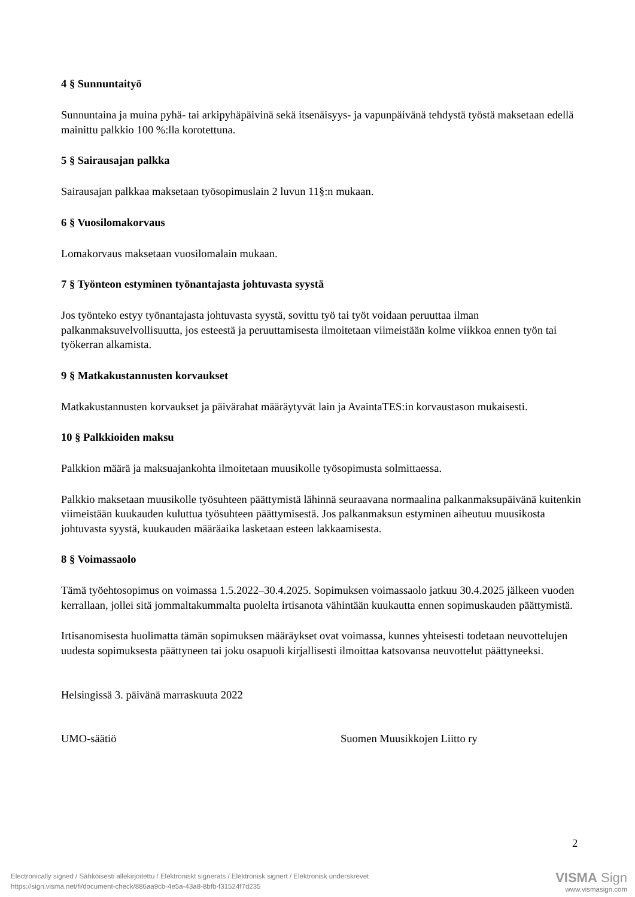4 § Sunnuntaityö
Sunnuntaina ja muina pyhä- tai arkipyhäpäivinä sekä itsenäisyys- ja vapunpäivänä tehdystä työstä maksetaan edellä mainittu palkkio 100 %:lla korotettuna.
5 § Sairausajan palkka
Sairausajan palkkaa maksetaan työsopimuslain 2 luvun 11§:n mukaan.
6 § Vuosilomakorvaus
Lomakorvaus maksetaan vuosilomalain mukaan.
7 § Työnteon estyminen työnantajasta johtuvasta syystä
Jos työnteko estyy työnantajasta johtuvasta syystä, sovittu työ tai työt voidaan peruuttaa ilman palkanmaksuvelvollisuutta, jos esteestä ja peruuttamisesta ilmoitetaan viimeistään kolme viikkoa ennen työn tai työkerran alkamista.
9 § Matkakustannusten korvaukset
Matkakustannusten korvaukset ja päivärahat määräytyvät lain ja AvaintaTES:in korvaustason mukaisesti.
10 § Palkkioiden maksu
Palkkion määrä ja maksuajankohta ilmoitetaan muusikolle työsopimusta solmittaessa.
Palkkio maksetaan muusikolle työsuhteen päättymistä lähinnä seuraavana normaalina palkanmaksupäivänä kuitenkin viimeistään kuukauden kuluttua työsuhteen päättymisestä. Jos palkanmaksun estyminen aiheutuu muusikosta johtuvasta syystä, kuukauden määräaika lasketaan esteen lakkaamisesta.
8 § Voimassaolo
Tämä työehtosopimus on voimassa 1.5.2022–30.4.2025. Sopimuksen voimassaolo jatkuu 30.4.2025 jälkeen vuoden kerrallaan, jollei sitä jommaltakummalta puolelta irtisanota vähintään kuukautta ennen sopimuskauden päättymistä.
Irtisanomisesta huolimatta tämän sopimuksen määräykset ovat voimassa, kunnes yhteisesti todetaan neuvottelujen uudesta sopimuksesta päättyneen tai joku osapuoli kirjallisesti ilmoittaa katsovansa neuvottelut päättyneeksi.
Helsingissä 3. päivänä marraskuuta 2022
UMO-säätiö Suomen Muusikkojen Liitto ry
2
Electronically signed / Sähköisesti allekirjoitettu / Elektroniskt signerats / Elektronisk signert / Elektronisk underskrevet
https://sign.visma.net/fi/document-check/886aa9cb-4e5a-43a8-8bfb-f31524f7d235
VISMA Sign
www.vismasign.com